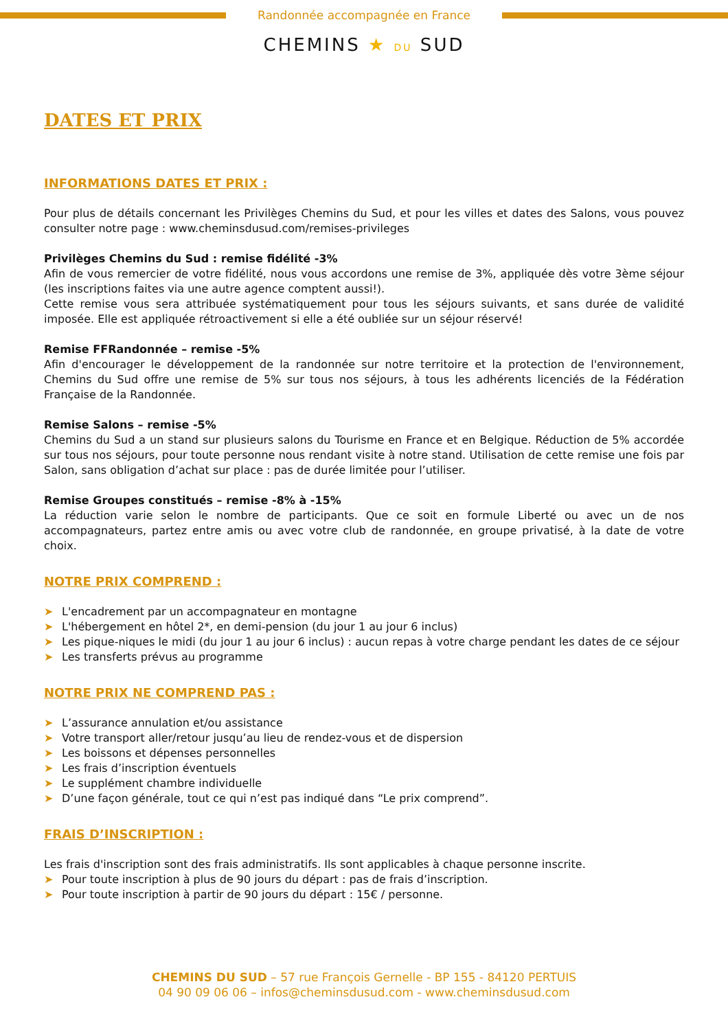Randonnée accompagnée en France
CHEMINS ★ DU SUD
DATES ET PRIX
INFORMATIONS DATES ET PRIX :
Pour plus de détails concernant les Privilèges Chemins du Sud, et pour les villes et dates des Salons, vous pouvez consulter notre page : www.cheminsdusud.com/remises-privileges
Privilèges Chemins du Sud : remise fidélité -3%
Afin de vous remercier de votre fidélité, nous vous accordons une remise de 3%, appliquée dès votre 3ème séjour (les inscriptions faites via une autre agence comptent aussi!).
Cette remise vous sera attribuée systématiquement pour tous les séjours suivants, et sans durée de validité imposée. Elle est appliquée rétroactivement si elle a été oubliée sur un séjour réservé!
Remise FFRandonnée – remise -5%
Afin d'encourager le développement de la randonnée sur notre territoire et la protection de l'environnement, Chemins du Sud offre une remise de 5% sur tous nos séjours, à tous les adhérents licenciés de la Fédération Française de la Randonnée.
Remise Salons – remise -5%
Chemins du Sud a un stand sur plusieurs salons du Tourisme en France et en Belgique. Réduction de 5% accordée sur tous nos séjours, pour toute personne nous rendant visite à notre stand. Utilisation de cette remise une fois par Salon, sans obligation d’achat sur place : pas de durée limitée pour l’utiliser.
Remise Groupes constitués – remise -8% à -15%
La réduction varie selon le nombre de participants. Que ce soit en formule Liberté ou avec un de nos accompagnateurs, partez entre amis ou avec votre club de randonnée, en groupe privatisé, à la date de votre choix.
NOTRE PRIX COMPREND :
➤ L'encadrement par un accompagnateur en montagne
➤ L'hébergement en hôtel 2*, en demi-pension (du jour 1 au jour 6 inclus)
➤ Les pique-niques le midi (du jour 1 au jour 6 inclus) : aucun repas à votre charge pendant les dates de ce séjour
➤ Les transferts prévus au programme
NOTRE PRIX NE COMPREND PAS :
➤ L’assurance annulation et/ou assistance
➤ Votre transport aller/retour jusqu’au lieu de rendez-vous et de dispersion
➤ Les boissons et dépenses personnelles
➤ Les frais d’inscription éventuels
➤ Le supplément chambre individuelle
➤ D’une façon générale, tout ce qui n’est pas indiqué dans “Le prix comprend”.
FRAIS D’INSCRIPTION :
Les frais d'inscription sont des frais administratifs. Ils sont applicables à chaque personne inscrite.
➤ Pour toute inscription à plus de 90 jours du départ : pas de frais d’inscription.
➤ Pour toute inscription à partir de 90 jours du départ : 15€ / personne.
CHEMINS DU SUD – 57 rue François Gernelle - BP 155 - 84120 PERTUIS
04 90 09 06 06 – infos@cheminsdusud.com - www.cheminsdusud.com